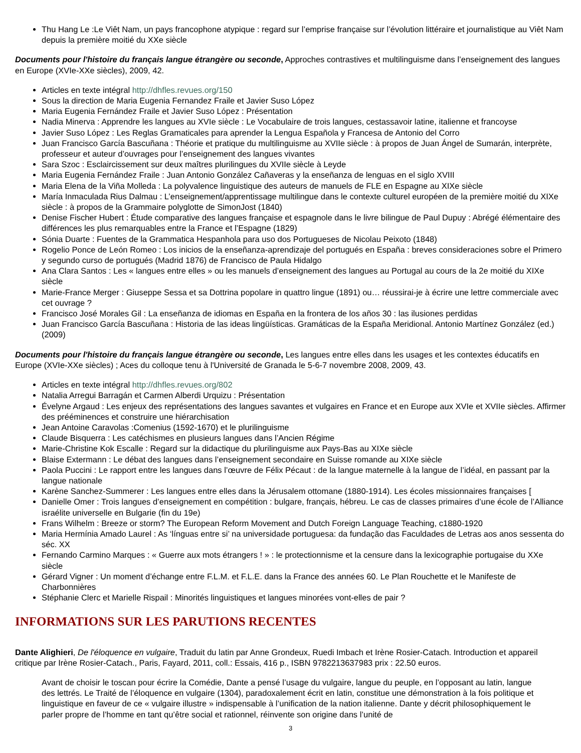Thu Hang Le :Le Viêt Nam, un pays francophone atypique : regard sur l’emprise française sur l’évolution littéraire et journalistique au Viêt Nam depuis la première moitié du XXe siècle
Documents pour l'histoire du français langue étrangère ou seconde, Approches contrastives et multilinguisme dans l’enseignement des langues en Europe (XVIe-XXe siècles), 2009, 42.
Articles en texte intégral http://dhfles.revues.org/150
Sous la direction de Maria Eugenia Fernandez Fraile et Javier Suso López
Maria Eugenia Fernández Fraile et Javier Suso López : Présentation
Nadia Minerva : Apprendre les langues au XVIe siècle : Le Vocabulaire de trois langues, cestassavoir latine, italienne et francoyse
Javier Suso López : Les Reglas Gramaticales para aprender la Lengua Española y Francesa de Antonio del Corro
Juan Francisco García Bascuñana : Théorie et pratique du multilinguisme au XVIIe siècle : à propos de Juan Ángel de Sumarán, interprète, professeur et auteur d’ouvrages pour l’enseignement des langues vivantes
Sara Szoc : Esclaircissement sur deux maîtres plurilingues du XVIIe siècle à Leyde
Maria Eugenia Fernández Fraile : Juan Antonio González Cañaveras y la enseñanza de lenguas en el siglo XVIII
Maria Elena de la Viña Molleda : La polyvalence linguistique des auteurs de manuels de FLE en Espagne au XIXe siècle
María Inmaculada Rius Dalmau : L’enseignement/apprentissage multilingue dans le contexte culturel européen de la première moitié du XIXe siècle : à propos de la Grammaire polyglotte de SimonJost (1840)
Denise Fischer Hubert : Étude comparative des langues française et espagnole dans le livre bilingue de Paul Dupuy : Abrégé élémentaire des différences les plus remarquables entre la France et l’Espagne (1829)
Sónia Duarte : Fuentes de la Grammatica Hespanhola para uso dos Portugueses de Nicolau Peixoto (1848)
Rogelio Ponce de León Romeo : Los inicios de la enseñanza-aprendizaje del portugués en España : breves consideraciones sobre el Primero y segundo curso de portugués (Madrid 1876) de Francisco de Paula Hidalgo
Ana Clara Santos : Les « langues entre elles » ou les manuels d’enseignement des langues au Portugal au cours de la 2e moitié du XIXe siècle
Marie-France Merger : Giuseppe Sessa et sa Dottrina popolare in quattro lingue (1891) ou… réussirai-je à écrire une lettre commerciale avec cet ouvrage ?
Francisco José Morales Gil : La enseñanza de idiomas en España en la frontera de los años 30 : las ilusiones perdidas
Juan Francisco García Bascuñana : Historia de las ideas lingüísticas. Gramáticas de la España Meridional. Antonio Martínez González (ed.) (2009)
Documents pour l'histoire du français langue étrangère ou seconde, Les langues entre elles dans les usages et les contextes éducatifs en Europe (XVIe-XXe siècles) ; Aces du colloque tenu à l'Université de Granada le 5-6-7 novembre 2008, 2009, 43.
Articles en texte intégral http://dhfles.revues.org/802
Natalia Arregui Barragán et Carmen Alberdi Urquizu : Présentation
Évelyne Argaud : Les enjeux des représentations des langues savantes et vulgaires en France et en Europe aux XVIe et XVIIe siècles. Affirmer des prééminences et construire une hiérarchisation
Jean Antoine Caravolas :Comenius (1592-1670) et le plurilinguisme
Claude Bisquerra : Les catéchismes en plusieurs langues dans l’Ancien Régime
Marie-Christine Kok Escalle : Regard sur la didactique du plurilinguisme aux Pays-Bas au XIXe siècle
Blaise Extermann : Le débat des langues dans l’enseignement secondaire en Suisse romande au XIXe siècle
Paola Puccini : Le rapport entre les langues dans l’œuvre de Félix Pécaut : de la langue maternelle à la langue de l’idéal, en passant par la langue nationale
Karène Sanchez-Summerer : Les langues entre elles dans la Jérusalem ottomane (1880-1914). Les écoles missionnaires françaises [
Danielle Omer : Trois langues d’enseignement en compétition : bulgare, français, hébreu. Le cas de classes primaires d’une école de l’Alliance israélite universelle en Bulgarie (fin du 19e)
Frans Wilhelm : Breeze or storm? The European Reform Movement and Dutch Foreign Language Teaching, c1880-1920
Maria Hermínia Amado Laurel : As ‘línguas entre si’ na universidade portuguesa: da fundação das Faculdades de Letras aos anos sessenta do séc. XX
Fernando Carmino Marques : « Guerre aux mots étrangers ! » : le protectionnisme et la censure dans la lexicographie portugaise du XXe siècle
Gérard Vigner : Un moment d’échange entre F.L.M. et F.L.E. dans la France des années 60. Le Plan Rouchette et le Manifeste de Charbonnières
Stéphanie Clerc et Marielle Rispail : Minorités linguistiques et langues minorées vont-elles de pair ?
INFORMATIONS SUR LES PARUTIONS RECENTES
Dante Alighieri, De l'éloquence en vulgaire, Traduit du latin par Anne Grondeux, Ruedi Imbach et Irène Rosier-Catach. Introduction et appareil critique par Irène Rosier-Catach., Paris, Fayard, 2011, coll.: Essais, 416 p., ISBN 9782213637983 prix : 22.50 euros.
Avant de choisir le toscan pour écrire la Comédie, Dante a pensé l’usage du vulgaire, langue du peuple, en l’opposant au latin, langue des lettrés. Le Traité de l’éloquence en vulgaire (1304), paradoxalement écrit en latin, constitue une démonstration à la fois politique et linguistique en faveur de ce « vulgaire illustre » indispensable à l’unification de la nation italienne. Dante y décrit philosophiquement le parler propre de l’homme en tant qu’être social et rationnel, réinvente son origine dans l’unité de
3